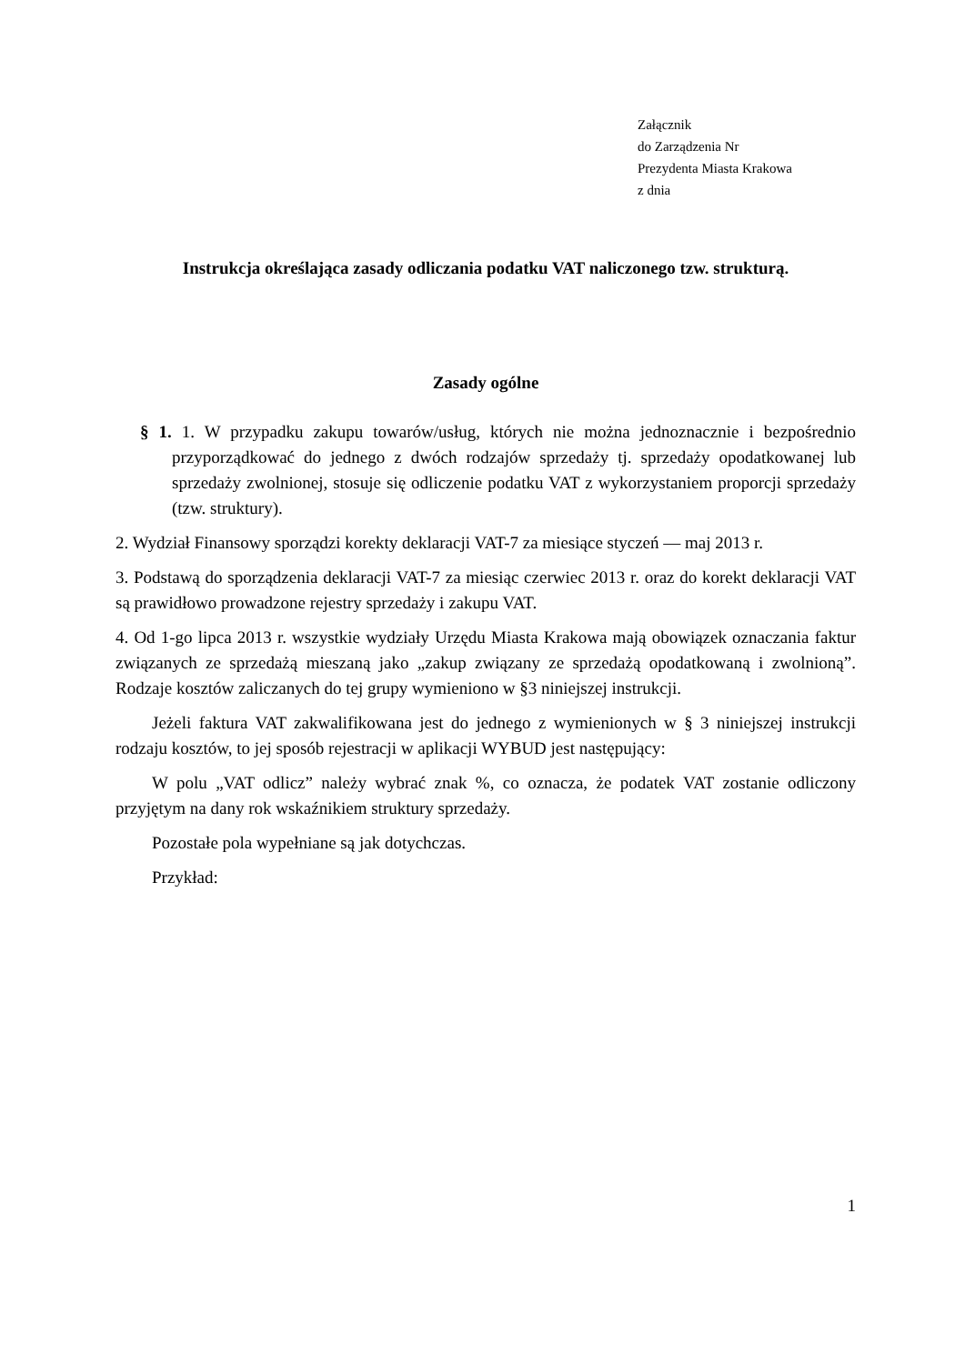Załącznik
do Zarządzenia Nr
Prezydenta Miasta Krakowa
z dnia
Instrukcja określająca zasady odliczania podatku VAT naliczonego tzw. strukturą.
Zasady ogólne
§ 1. 1. W przypadku zakupu towarów/usług, których nie można jednoznacznie i bezpośrednio przyporządkować do jednego z dwóch rodzajów sprzedaży tj. sprzedaży opodatkowanej lub sprzedaży zwolnionej, stosuje się odliczenie podatku VAT z wykorzystaniem proporcji sprzedaży (tzw. struktury).
2. Wydział Finansowy sporządzi korekty deklaracji VAT-7 za miesiące styczeń — maj 2013 r.
3. Podstawą do sporządzenia deklaracji VAT-7 za miesiąc czerwiec 2013 r. oraz do korekt deklaracji VAT są prawidłowo prowadzone rejestry sprzedaży i zakupu VAT.
4. Od 1-go lipca 2013 r. wszystkie wydziały Urzędu Miasta Krakowa mają obowiązek oznaczania faktur związanych ze sprzedażą mieszaną jako „zakup związany ze sprzedażą opodatkowaną i zwolnioną”. Rodzaje kosztów zaliczanych do tej grupy wymieniono w §3 niniejszej instrukcji.
Jeżeli faktura VAT zakwalifikowana jest do jednego z wymienionych w § 3 niniejszej instrukcji rodzaju kosztów, to jej sposób rejestracji w aplikacji WYBUD jest następujący:
W polu „VAT odlicz” należy wybrać znak %, co oznacza, że podatek VAT zostanie odliczony przyjętym na dany rok wskaźnikiem struktury sprzedaży.
Pozostałe pola wypełniane są jak dotychczas.
Przykład:
1